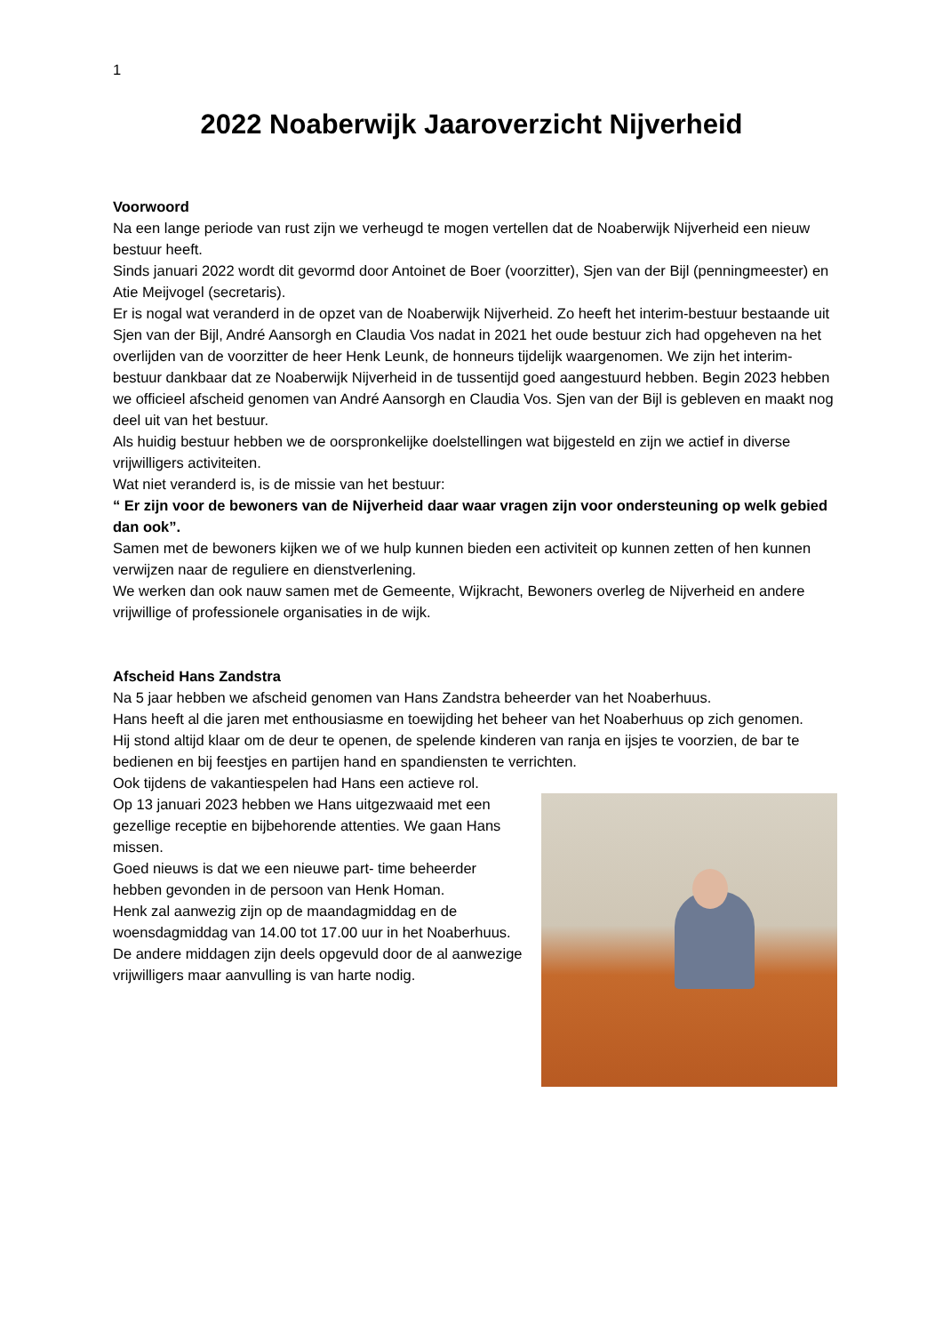1
2022 Noaberwijk Jaaroverzicht Nijverheid
Voorwoord
Na een lange periode van rust zijn we verheugd te mogen vertellen dat de Noaberwijk Nijverheid een nieuw bestuur heeft.
Sinds januari 2022 wordt dit gevormd door Antoinet de Boer (voorzitter), Sjen van der Bijl (penningmeester) en Atie Meijvogel (secretaris).
Er is nogal wat veranderd in de opzet van de Noaberwijk Nijverheid. Zo heeft het interim-bestuur bestaande uit Sjen van der Bijl, André Aansorgh en Claudia Vos nadat in 2021 het oude bestuur zich had opgeheven na het overlijden van de voorzitter de heer Henk Leunk, de honneurs tijdelijk waargenomen. We zijn het interim-bestuur dankbaar dat ze Noaberwijk Nijverheid in de tussentijd goed aangestuurd hebben. Begin 2023 hebben we officieel afscheid genomen van André Aansorgh en Claudia Vos. Sjen van der Bijl is gebleven en maakt nog deel uit van het bestuur.
Als huidig bestuur hebben we de oorspronkelijke doelstellingen wat bijgesteld en zijn we actief in diverse vrijwilligers activiteiten.
Wat niet veranderd is, is de missie van het bestuur:
“ Er zijn voor de bewoners van de Nijverheid daar waar vragen zijn voor ondersteuning op welk gebied dan ook”.
Samen met de bewoners kijken we of we hulp kunnen bieden een activiteit op kunnen zetten of hen kunnen verwijzen naar de reguliere en dienstverlening.
We werken dan ook nauw samen met de Gemeente, Wijkracht, Bewoners overleg de Nijverheid en andere vrijwillige of professionele organisaties in de wijk.
Afscheid Hans Zandstra
Na 5 jaar hebben we afscheid genomen van Hans Zandstra beheerder van het Noaberhuus.
Hans heeft al die jaren met enthousiasme en toewijding het beheer van het Noaberhuus op zich genomen.
Hij stond altijd klaar om de deur te openen, de spelende kinderen van ranja en ijsjes te voorzien, de bar te bedienen en bij feestjes en partijen hand en spandiensten te verrichten.
Ook tijdens de vakantiespelen had Hans een actieve rol.
Op 13 januari 2023 hebben we Hans uitgezwaaid met een gezellige receptie en bijbehorende attenties. We gaan Hans missen.
Goed nieuws is dat we een nieuwe part- time beheerder hebben gevonden in de persoon van Henk Homan.
Henk zal aanwezig zijn op de maandagmiddag en de woensdagmiddag van 14.00 tot 17.00 uur in het Noaberhuus.
De andere middagen zijn deels opgevuld door de al aanwezige vrijwilligers maar aanvulling is van harte nodig.